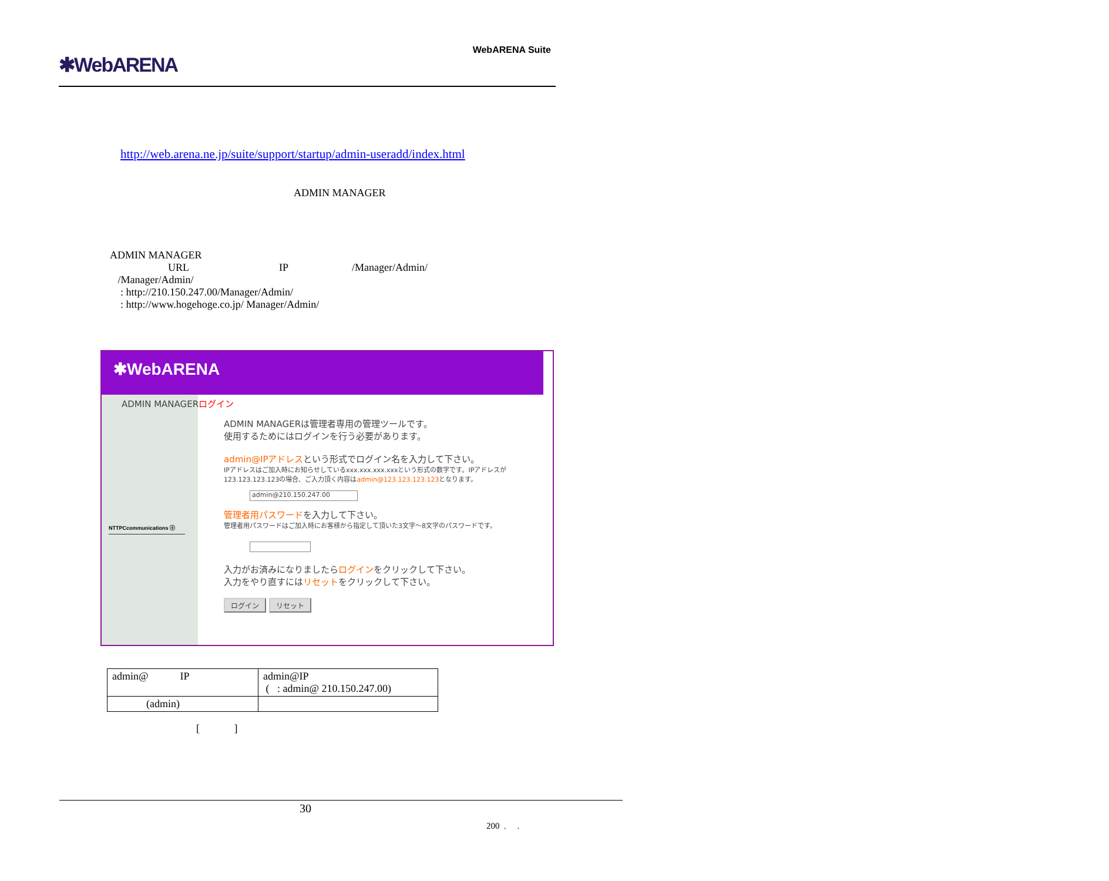✱WebARENA
WebARENA Suite
http://web.arena.ne.jp/suite/support/startup/admin-useradd/index.html
ADMIN MANAGER
ADMIN MANAGER
URL IP /Manager/Admin/
/Manager/Admin/
: http://210.150.247.00/Manager/Admin/
: http://www.hogehoge.co.jp/ Manager/Admin/
✱WebARENA
ADMIN MANAGERログイン
NTTPCcommunications ⓞ
ADMIN MANAGERは管理者専用の管理ツールです。
使用するためにはログインを行う必要があります。
admin@IPアドレスという形式でログイン名を入力して下さい。
IPアドレスはご加入時にお知らせしているxxx.xxx.xxx.xxxという形式の数字です。IPアドレスが123.123.123.123の場合、ご入力頂く内容はadmin@123.123.123.123となります。
admin@210.150.247.00
管理者用パスワードを入力して下さい。
管理者用パスワードはご加入時にお客様から指定して頂いた3文字～8文字のパスワードです。
入力がお済みになりましたらログインをクリックして下さい。
入力をやり直すにはリセットをクリックして下さい。
ログイン リセット
| admin@ IP | admin@IP ( : admin@ 210.150.247.00) |
| (admin) | |
[ ]
30
200 . .